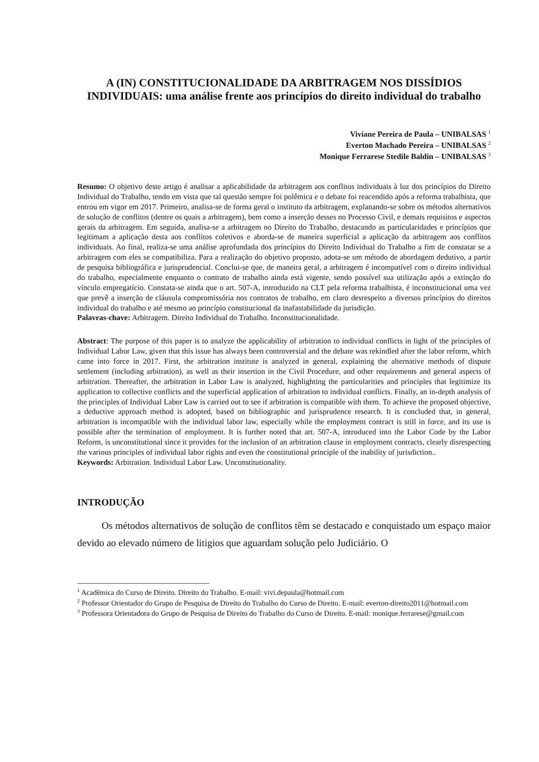A (IN) CONSTITUCIONALIDADE DA ARBITRAGEM NOS DISSÍDIOS INDIVIDUAIS: uma análise frente aos princípios do direito individual do trabalho
Viviane Pereira de Paula – UNIBALSAS <sup>1</sup>
Everton Machado Pereira – UNIBALSAS <sup>2</sup>
Monique Ferrarese Stedile Baldin – UNIBALSAS <sup>3</sup>
Resumo: O objetivo deste artigo é analisar a aplicabilidade da arbitragem aos conflitos individuais à luz dos princípios do Direito Individual do Trabalho, tendo em vista que tal questão sempre foi polêmica e o debate foi reacendido após a reforma trabalhista, que entrou em vigor em 2017. Primeiro, analisa-se de forma geral o instituto da arbitragem, explanando-se sobre os métodos alternativos de solução de conflitos (dentre os quais a arbitragem), bem como a inserção desses no Processo Civil, e demais requisitos e aspectos gerais da arbitragem. Em seguida, analisa-se a arbitragem no Direito do Trabalho, destacando as particularidades e princípios que legitimam a aplicação desta aos conflitos coletivos e aborda-se de maneira superficial a aplicação da arbitragem aos conflitos individuais. Ao final, realiza-se uma análise aprofundada dos princípios do Direito Individual do Trabalho a fim de constatar se a arbitragem com eles se compatibiliza. Para a realização do objetivo proposto, adota-se um método de abordagem dedutivo, a partir de pesquisa bibliográfica e jurisprudencial. Conclui-se que, de maneira geral, a arbitragem é incompatível com o direito individual do trabalho, especialmente enquanto o contrato de trabalho ainda está vigente, sendo possível sua utilização após a extinção do vínculo empregatício. Constata-se ainda que o art. 507-A, introduzido na CLT pela reforma trabalhista, é inconstitucional uma vez que prevê a inserção de cláusula compromissória nos contratos de trabalho, em claro desrespeito a diversos princípios do direitos individual do trabalho e até mesmo ao princípio constitucional da inafastabilidade da jurisdição.
Palavras-chave: Arbitragem. Direito Individual do Trabalho. Inconstitucionalidade.
Abstract: The purpose of this paper is to analyze the applicability of arbitration to individual conflicts in light of the principles of Individual Labor Law, given that this issue has always been controversial and the debate was rekindled after the labor reform, which came into force in 2017. First, the arbitration institute is analyzed in general, explaining the alternative methods of dispute settlement (including arbitration), as well as their insertion in the Civil Procedure, and other requirements and general aspects of arbitration. Thereafter, the arbitration in Labor Law is analyzed, highlighting the particularities and principles that legitimize its application to collective conflicts and the superficial application of arbitration to individual conflicts. Finally, an in-depth analysis of the principles of Individual Labor Law is carried out to see if arbitration is compatible with them. To achieve the proposed objective, a deductive approach method is adopted, based on bibliographic and jurisprudence research. It is concluded that, in general, arbitration is incompatible with the individual labor law, especially while the employment contract is still in force, and its use is possible after the termination of employment. It is further noted that art. 507-A, introduced into the Labor Code by the Labor Reform, is unconstitutional since it provides for the inclusion of an arbitration clause in employment contracts, clearly disrespecting the various principles of individual labor rights and even the constitutional principle of the inability of jurisdiction..
Keywords: Arbitration. Individual Labor Law. Unconstitutionality.
INTRODUÇÃO
Os métodos alternativos de solução de conflitos têm se destacado e conquistado um espaço maior devido ao elevado número de litígios que aguardam solução pelo Judiciário. O
<sup>1</sup> Acadêmica do Curso de Direito. Direito do Trabalho. E-mail: vivi.depaula@hotmail.com
<sup>2</sup> Professor Orientador do Grupo de Pesquisa de Direito do Trabalho do Curso de Direito. E-mail: everton-direito2011@hotmail.com
<sup>3</sup> Professora Orientadora do Grupo de Pesquisa de Direito do Trabalho do Curso de Direito. E-mail: monique.ferrarese@gmail.com